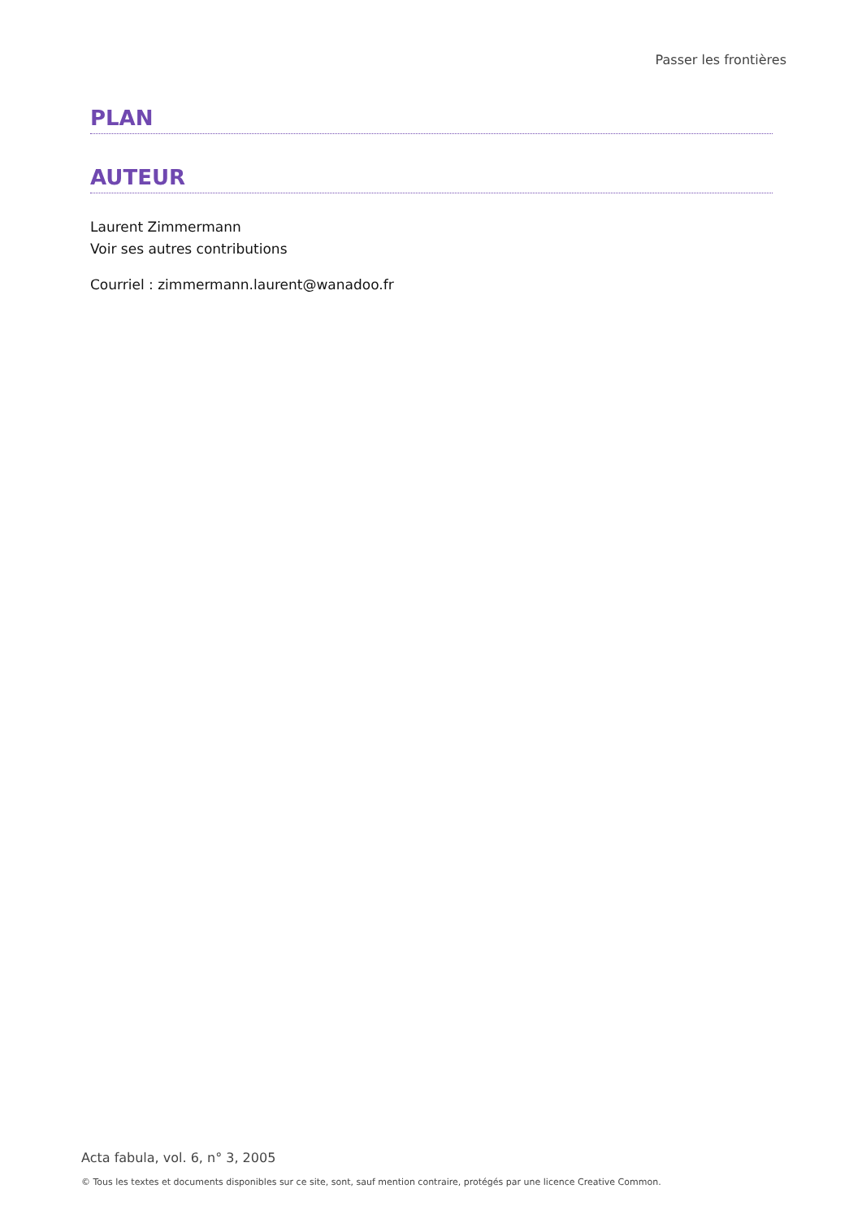Passer les frontières
PLAN
AUTEUR
Laurent Zimmermann
Voir ses autres contributions
Courriel : zimmermann.laurent@wanadoo.fr
Acta fabula, vol. 6, n° 3, 2005
© Tous les textes et documents disponibles sur ce site, sont, sauf mention contraire, protégés par une licence Creative Common.